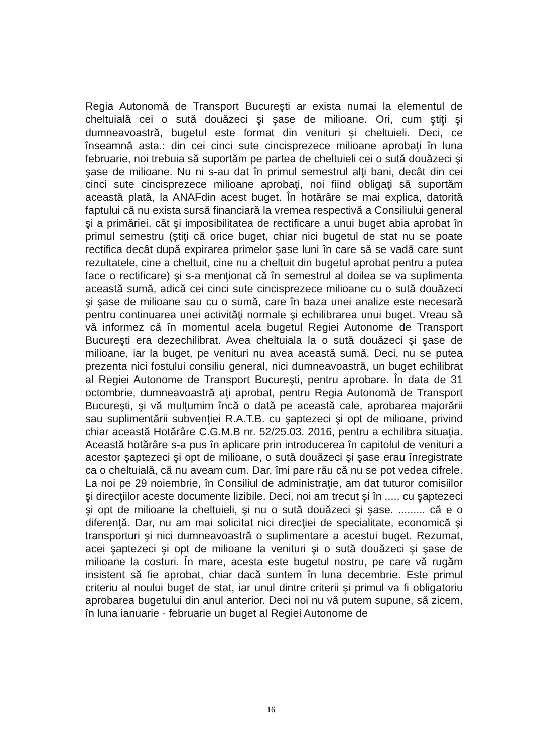Regia Autonomă de Transport Bucureşti ar exista numai la elementul de cheltuială cei o sută douăzeci şi şase de milioane. Ori, cum ştiţi şi dumneavoastră, bugetul este format din venituri şi cheltuieli. Deci, ce înseamnă asta.: din cei cinci sute cincisprezece milioane aprobaţi în luna februarie, noi trebuia să suportăm pe partea de cheltuieli cei o sută douăzeci şi şase de milioane. Nu ni s-au dat în primul semestrul alţi bani, decât din cei cinci sute cincisprezece milioane aprobaţi, noi fiind obligaţi să suportăm această plată, la ANAFdin acest buget. În hotărâre se mai explica, datorită faptului că nu exista sursă financiară la vremea respectivă a Consiliului general şi a primăriei, cât şi imposibilitatea de rectificare a unui buget abia aprobat în primul semestru (ştiţi că orice buget, chiar nici bugetul de stat nu se poate rectifica decât după expirarea primelor şase luni în care să se vadă care sunt rezultatele, cine a cheltuit, cine nu a cheltuit din bugetul aprobat pentru a putea face o rectificare) şi s-a menţionat că în semestrul al doilea se va suplimenta această sumă, adică cei cinci sute cincisprezece milioane cu o sută douăzeci şi şase de milioane sau cu o sumă, care în baza unei analize este necesară pentru continuarea unei activităţi normale şi echilibrarea unui buget. Vreau să vă informez că în momentul acela bugetul Regiei Autonome de Transport Bucureşti era dezechilibrat. Avea cheltuiala la o sută douăzeci şi şase de milioane, iar la buget, pe venituri nu avea această sumă. Deci, nu se putea prezenta nici fostului consiliu general, nici dumneavoastră, un buget echilibrat al Regiei Autonome de Transport Bucureşti, pentru aprobare. În data de 31 octombrie, dumneavoastră aţi aprobat, pentru Regia Autonomă de Transport Bucureşti, şi vă mulţumim încă o dată pe această cale, aprobarea majorării sau suplimentării subvenţiei R.A.T.B. cu şaptezeci şi opt de milioane, privind chiar această Hotărâre C.G.M.B nr. 52/25.03. 2016, pentru a echilibra situaţia. Această hotărâre s-a pus în aplicare prin introducerea în capitolul de venituri a acestor şaptezeci şi opt de milioane, o sută douăzeci şi şase erau înregistrate ca o cheltuială, că nu aveam cum. Dar, îmi pare rău că nu se pot vedea cifrele. La noi pe 29 noiembrie, în Consiliul de administraţie, am dat tuturor comisiilor şi direcţiilor aceste documente lizibile. Deci, noi am trecut şi în ..... cu şaptezeci şi opt de milioane la cheltuieli, şi nu o sută douăzeci şi şase. ......... că e o diferenţă. Dar, nu am mai solicitat nici direcţiei de specialitate, economică şi transporturi şi nici dumneavoastră o suplimentare a acestui buget. Rezumat, acei şaptezeci şi opt de milioane la venituri şi o sută douăzeci şi şase de milioane la costuri. În mare, acesta este bugetul nostru, pe care vă rugăm insistent să fie aprobat, chiar dacă suntem în luna decembrie. Este primul criteriu al noului buget de stat, iar unul dintre criterii şi primul va fi obligatoriu aprobarea bugetului din anul anterior. Deci noi nu vă putem supune, să zicem, în luna ianuarie - februarie un buget al Regiei Autonome de
16